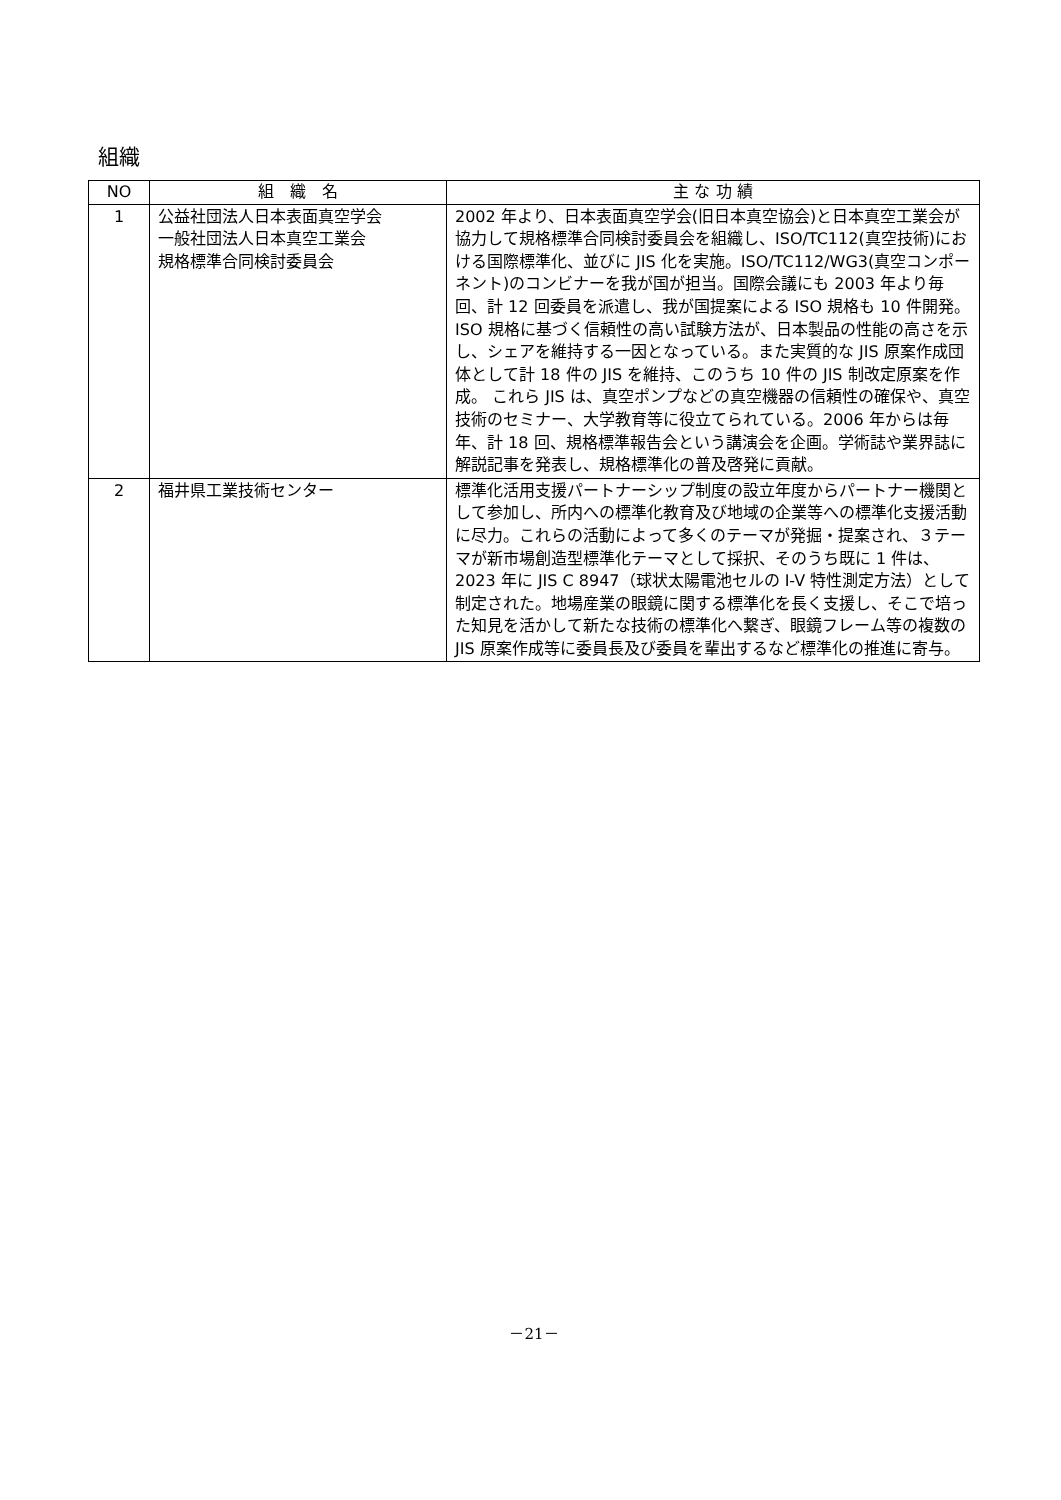組織
| NO | 組 織 名 | 主 な 功 績 |
| --- | --- | --- |
| 1 | 公益社団法人日本表面真空学会 一般社団法人日本真空工業会 規格標準合同検討委員会 | 2002 年より、日本表面真空学会(旧日本真空協会)と日本真空工業会が協力して規格標準合同検討委員会を組織し、ISO/TC112(真空技術)における国際標準化、並びに JIS 化を実施。ISO/TC112/WG3(真空コンポーネント)のコンビナーを我が国が担当。国際会議にも 2003 年より毎回、計 12 回委員を派遣し、我が国提案による ISO 規格も 10 件開発。ISO 規格に基づく信頼性の高い試験方法が、日本製品の性能の高さを示し、シェアを維持する一因となっている。また実質的な JIS 原案作成団体として計 18 件の JIS を維持、このうち 10 件の JIS 制改定原案を作成。 これら JIS は、真空ポンプなどの真空機器の信頼性の確保や、真空技術のセミナー、大学教育等に役立てられている。2006 年からは毎年、計 18 回、規格標準報告会という講演会を企画。学術誌や業界誌に解説記事を発表し、規格標準化の普及啓発に貢献。 |
| 2 | 福井県工業技術センター | 標準化活用支援パートナーシップ制度の設立年度からパートナー機関として参加し、所内への標準化教育及び地域の企業等への標準化支援活動に尽力。これらの活動によって多くのテーマが発掘・提案され、３テーマが新市場創造型標準化テーマとして採択、そのうち既に 1 件は、2023 年に JIS C 8947（球状太陽電池セルの I-V 特性測定方法）として制定された。地場産業の眼鏡に関する標準化を長く支援し、そこで培った知見を活かして新たな技術の標準化へ繋ぎ、眼鏡フレーム等の複数の JIS 原案作成等に委員長及び委員を輩出するなど標準化の推進に寄与。 |
－21－